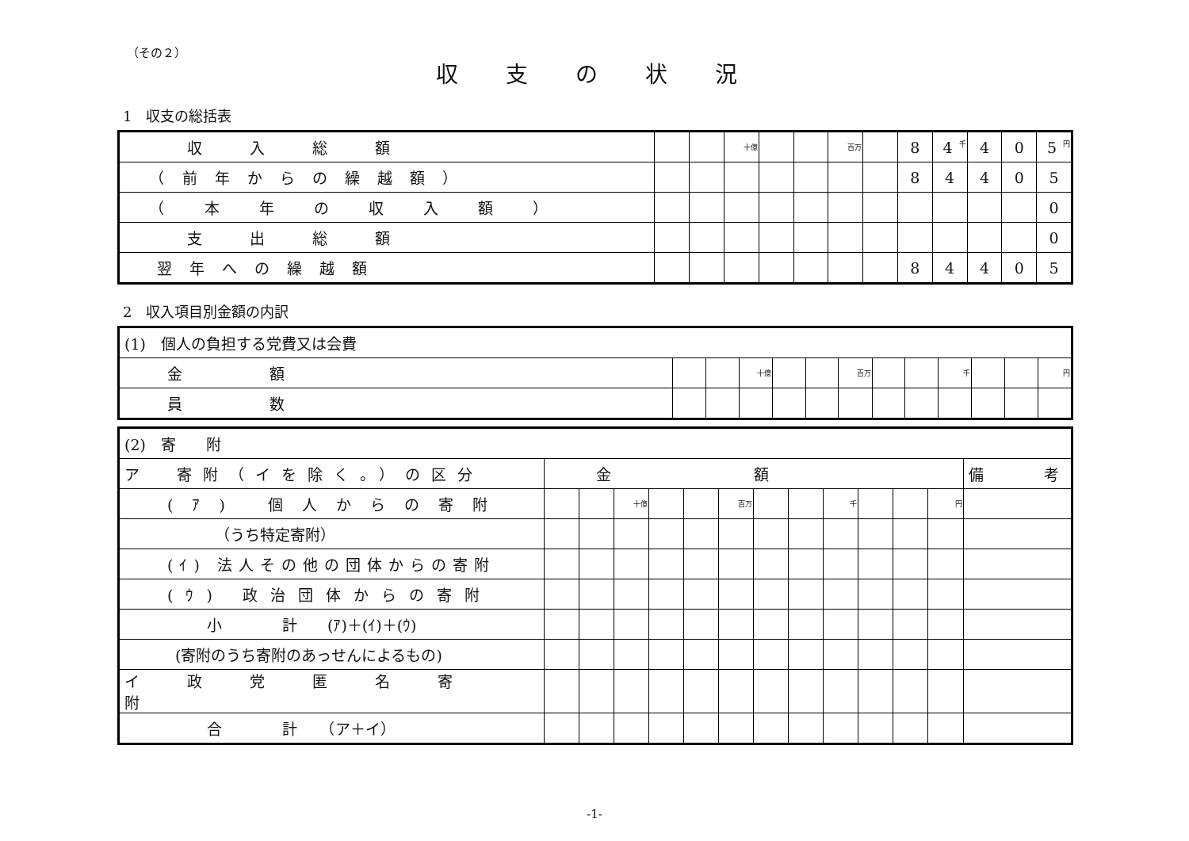（その２）
収支の状況
1　収支の総括表
| 収入総額 | | | 十億 | | | 百万 | | 8 | 4 千 | 4 | 0 | 5 円 |
| （前年からの繰越額） | | | | | | | | 8 | 4 | 4 | 0 | 5 |
| （ 本 年 の 収 入 額 ） | | | | | | | | | | | | 0 |
| 支出総額 | | | | | | | | | | | | 0 |
| 翌年への繰越額 | | | | | | | | 8 | 4 | 4 | 0 | 5 |
2　収入項目別金額の内訳
| (1) 個人の負担する党費又は会費 | | | | | | | | | | | | |
| 金額 | | | 十億 | | | 百万 | | | 千 | | | 円 |
| 員数 | | | | | | | | | | | | |
| (2) 寄 附 | | | | | | | | | | | | | |
| ア 寄附（イを除く。）の区分 | 金額 | | | | | | | | | | | | 備 考 |
| (ｱ) 個人からの寄附 | | | 十億 | | | 百万 | | | 千 | | | 円 | |
| （うち特定寄附） | | | | | | | | | | | | | |
| (ｲ) 法人その他の団体からの寄附 | | | | | | | | | | | | | |
| (ｳ) 政治団体からの寄附 | | | | | | | | | | | | | |
| 小 計 (ｱ)＋(ｲ)＋(ｳ) | | | | | | | | | | | | | |
| (寄附のうち寄附のあっせんによるもの) | | | | | | | | | | | | | |
| イ政党匿名寄附 | | | | | | | | | | | | | |
| 合 計 （ア＋イ） | | | | | | | | | | | | | |
-1-